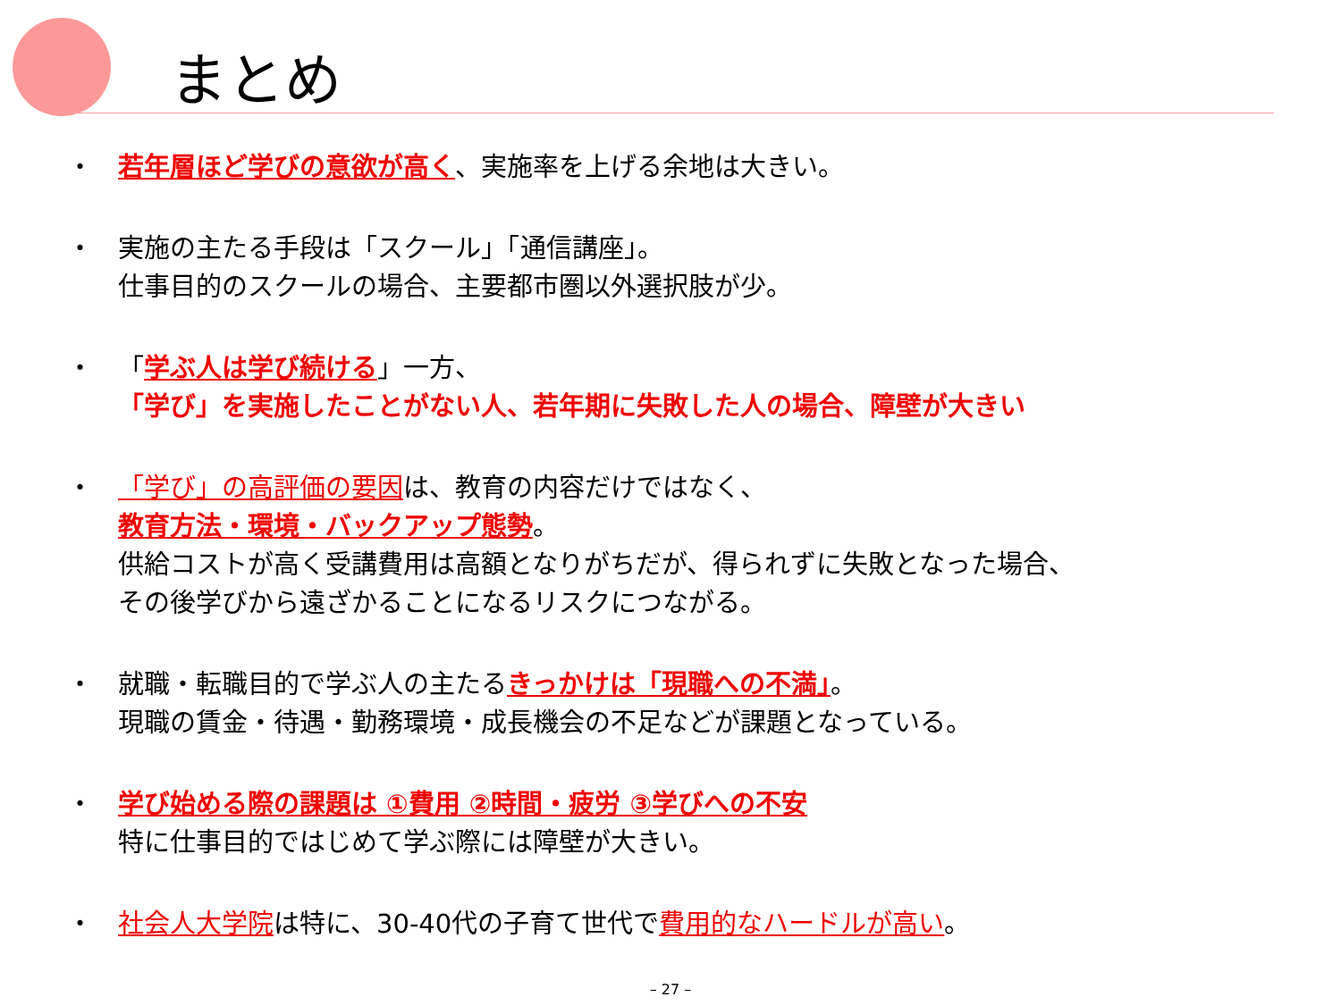まとめ
・ 若年層ほど学びの意欲が高く、実施率を上げる余地は大きい。
・ 実施の主たる手段は「スクール」「通信講座」。
仕事目的のスクールの場合、主要都市圏以外選択肢が少。
・ 「学ぶ人は学び続ける」一方、
「学び」を実施したことがない人、若年期に失敗した人の場合、障壁が大きい
・ 「学び」の高評価の要因は、教育の内容だけではなく、
教育方法・環境・バックアップ態勢。
供給コストが高く受講費用は高額となりがちだが、得られずに失敗となった場合、
その後学びから遠ざかることになるリスクにつながる。
・ 就職・転職目的で学ぶ人の主たるきっかけは「現職への不満」。
現職の賃金・待遇・勤務環境・成長機会の不足などが課題となっている。
・ 学び始める際の課題は ①費用 ②時間・疲労 ③学びへの不安
特に仕事目的ではじめて学ぶ際には障壁が大きい。
・ 社会人大学院は特に、30-40代の子育て世代で費用的なハードルが高い。
– 27 –